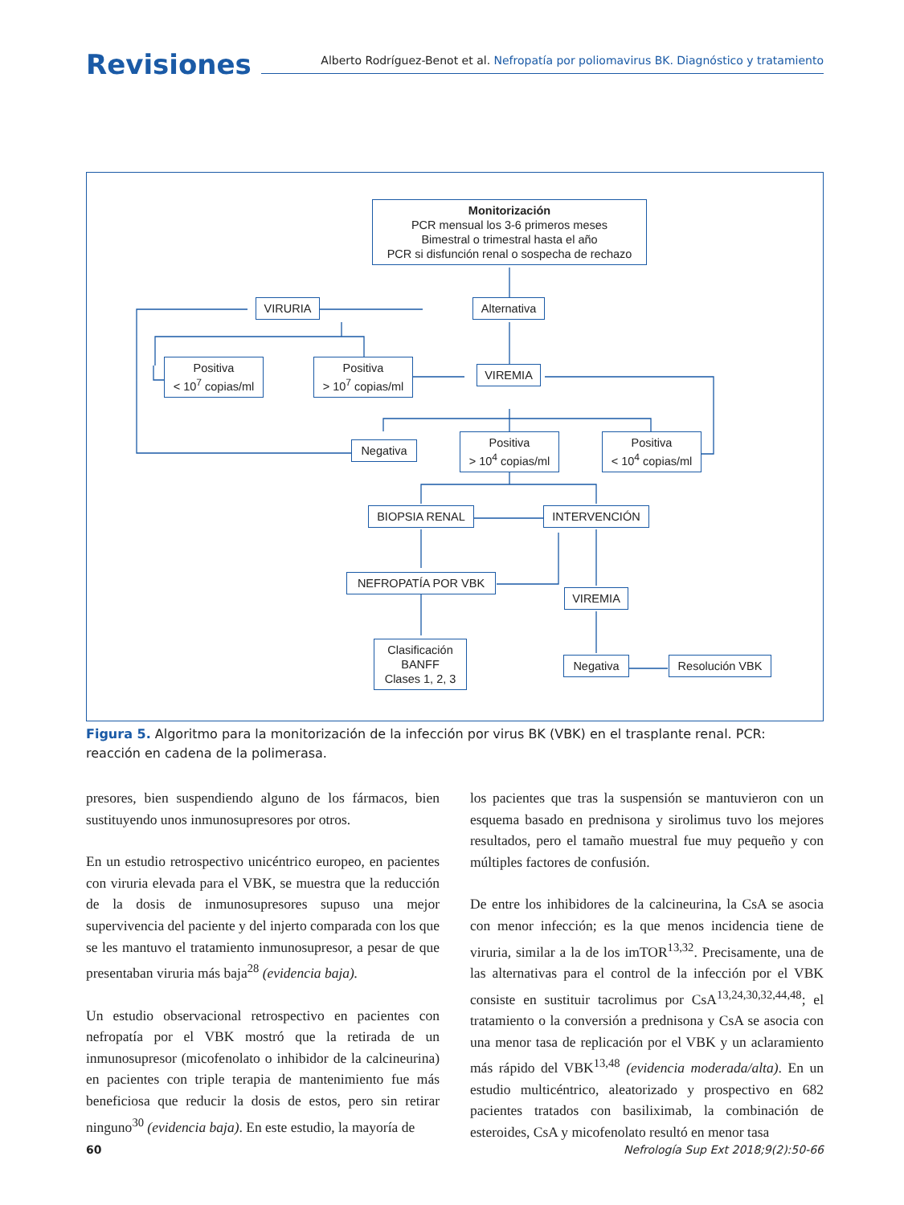Revisiones
Alberto Rodríguez-Benot et al. Nefropatía por poliomavirus BK. Diagnóstico y tratamiento
Monitorización
PCR mensual los 3-6 primeros meses
Bimestral o trimestral hasta el año
PCR si disfunción renal o sospecha de rechazo
Alternativa
VIRURIA
Positiva
< 10<sup>7</sup> copias/ml
Positiva
> 10<sup>7</sup> copias/ml
VIREMIA
Negativa
Positiva
> 10<sup>4</sup> copias/ml
Positiva
< 10<sup>4</sup> copias/ml
BIOPSIA RENAL INTERVENCIÓN
NEFROPATÍA POR VBK
VIREMIA
Clasificación
BANFF
Clases 1, 2, 3
Negativa
Resolución VBK
Figura 5. Algoritmo para la monitorización de la infección por virus BK (VBK) en el trasplante renal. PCR: reacción en cadena de la polimerasa.
presores, bien suspendiendo alguno de los fármacos, bien sustituyendo unos inmunosupresores por otros.
En un estudio retrospectivo unicéntrico europeo, en pacientes con viruria elevada para el VBK, se muestra que la reducción de la dosis de inmunosupresores supuso una mejor supervivencia del paciente y del injerto comparada con los que se les mantuvo el tratamiento inmunosupresor, a pesar de que presentaban viruria más baja<sup>28</sup> (evidencia baja).
Un estudio observacional retrospectivo en pacientes con nefropatía por el VBK mostró que la retirada de un inmunosupresor (micofenolato o inhibidor de la calcineurina) en pacientes con triple terapia de mantenimiento fue más beneficiosa que reducir la dosis de estos, pero sin retirar ninguno<sup>30</sup> (evidencia baja). En este estudio, la mayoría de
los pacientes que tras la suspensión se mantuvieron con un esquema basado en prednisona y sirolimus tuvo los mejores resultados, pero el tamaño muestral fue muy pequeño y con múltiples factores de confusión.
De entre los inhibidores de la calcineurina, la CsA se asocia con menor infección; es la que menos incidencia tiene de viruria, similar a la de los imTOR<sup>13,32</sup>. Precisamente, una de las alternativas para el control de la infección por el VBK consiste en sustituir tacrolimus por CsA<sup>13,24,30,32,44,48</sup>; el tratamiento o la conversión a prednisona y CsA se asocia con una menor tasa de replicación por el VBK y un aclaramiento más rápido del VBK<sup>13,48</sup> (evidencia moderada/alta). En un estudio multicéntrico, aleatorizado y prospectivo en 682 pacientes tratados con basiliximab, la combinación de esteroides, CsA y micofenolato resultó en menor tasa
60 Nefrología Sup Ext 2018;9(2):50-66